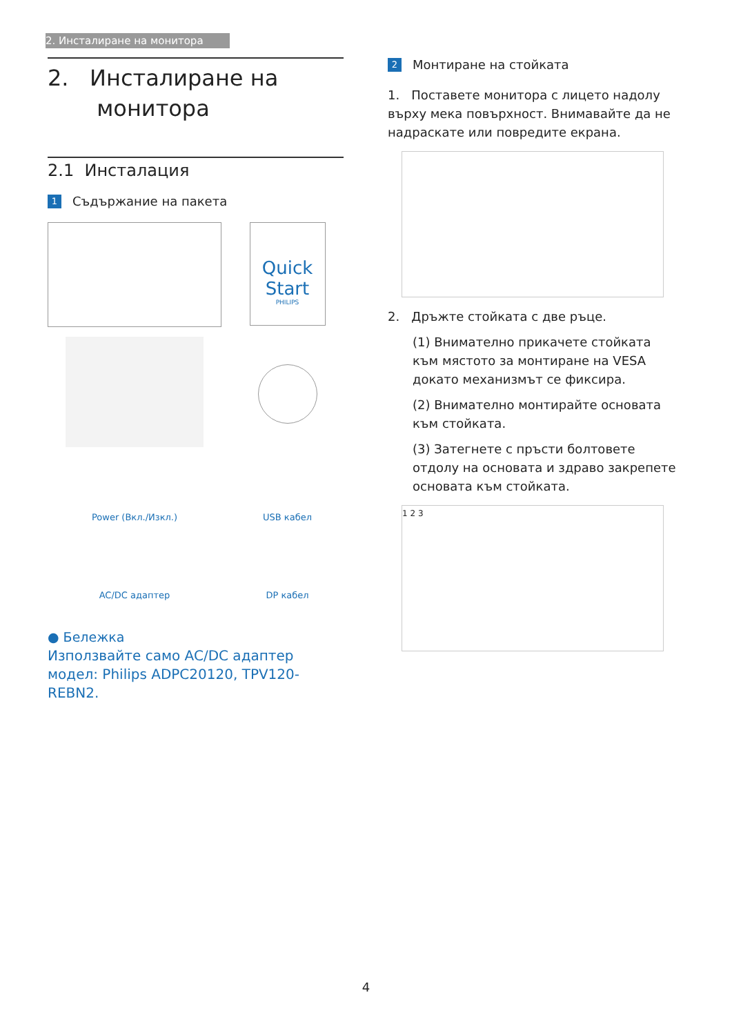2. Инсталиране на монитора
2. Инсталиране на
монитора
2.1 Инсталация
1 Съдържание на пакета
Quick Start
PHILIPS
Power (Вкл./Изкл.)
USB кабел
AC/DC адаптер
DP кабел
● Бележка
Използвайте само AC/DC адаптер модел: Philips ADPC20120, TPV120-REBN2.
2 Монтиране на стойката
1. Поставете монитора с лицето надолу върху мека повърхност. Внимавайте да не надраскате или повредите екрана.
2. Дръжте стойката с две ръце.
(1) Внимателно прикачете стойката към мястото за монтиране на VESA докато механизмът се фиксира.
(2) Внимателно монтирайте основата към стойката.
(3) Затегнете с пръсти болтовете отдолу на основата и здраво закрепете основата към стойката.
1 2 3
4